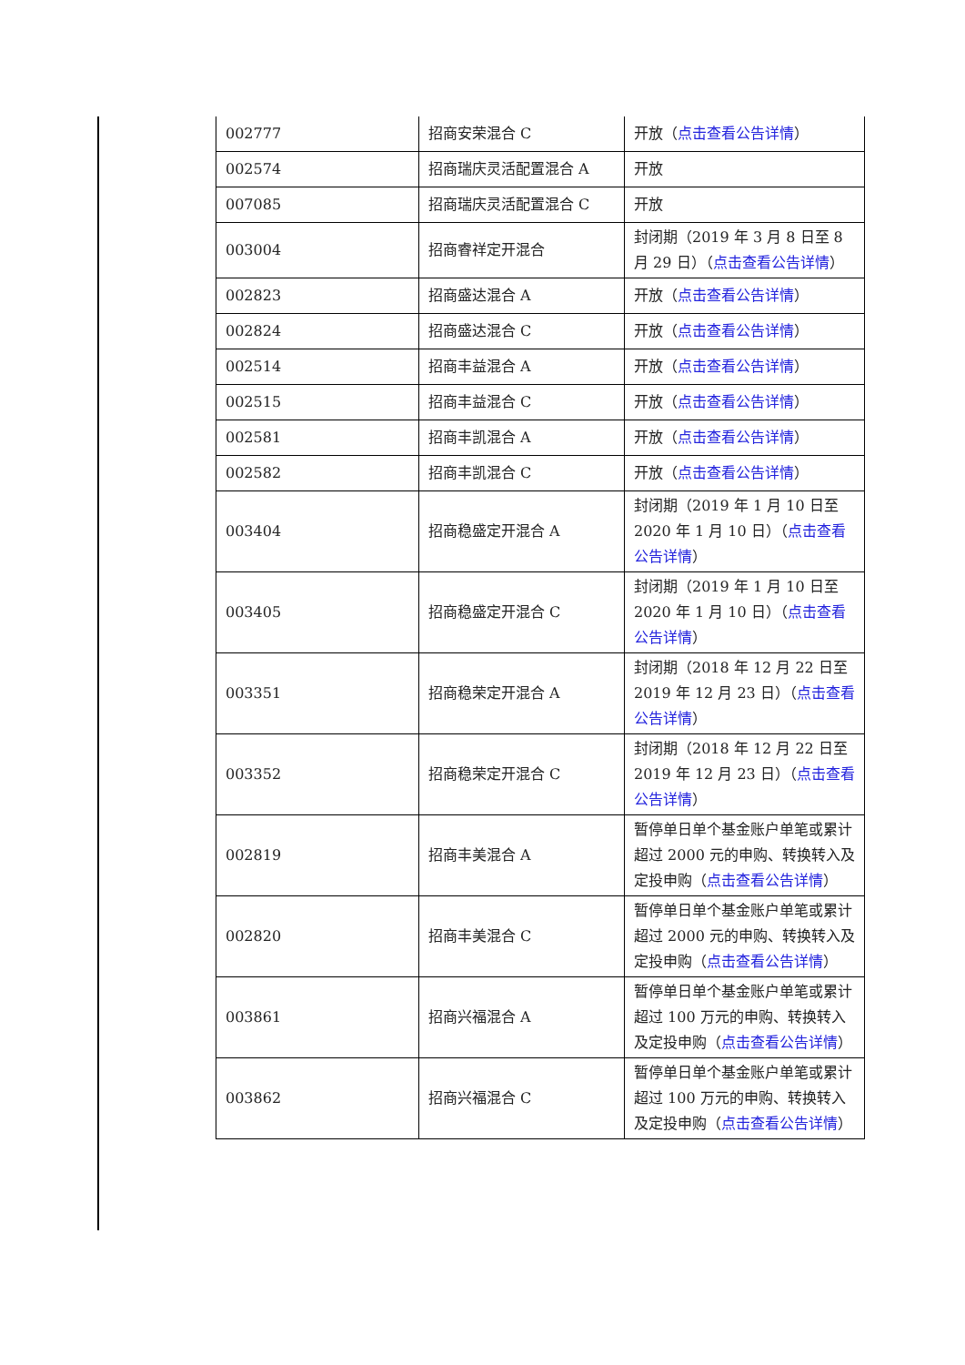| 002777 | 招商安荣混合 C | 开放（ 点击查看公告详情 ） |
| 002574 | 招商瑞庆灵活配置混合 A | 开放 |
| 007085 | 招商瑞庆灵活配置混合 C | 开放 |
| 003004 | 招商睿祥定开混合 | 封闭期（2019 年 3 月 8 日至 8 月 29 日）（ 点击查看公告详情 ） |
| 002823 | 招商盛达混合 A | 开放（ 点击查看公告详情 ） |
| 002824 | 招商盛达混合 C | 开放（ 点击查看公告详情 ） |
| 002514 | 招商丰益混合 A | 开放（ 点击查看公告详情 ） |
| 002515 | 招商丰益混合 C | 开放（ 点击查看公告详情 ） |
| 002581 | 招商丰凯混合 A | 开放（ 点击查看公告详情 ） |
| 002582 | 招商丰凯混合 C | 开放（ 点击查看公告详情 ） |
| 003404 | 招商稳盛定开混合 A | 封闭期（2019 年 1 月 10 日至 2020 年 1 月 10 日）（ 点击查看公告详情 ） |
| 003405 | 招商稳盛定开混合 C | 封闭期（2019 年 1 月 10 日至 2020 年 1 月 10 日）（ 点击查看公告详情 ） |
| 003351 | 招商稳荣定开混合 A | 封闭期（2018 年 12 月 22 日至 2019 年 12 月 23 日）（ 点击查看公告详情 ） |
| 003352 | 招商稳荣定开混合 C | 封闭期（2018 年 12 月 22 日至 2019 年 12 月 23 日）（ 点击查看公告详情 ） |
| 002819 | 招商丰美混合 A | 暂停单日单个基金账户单笔或累计超过 2000 元的申购、转换转入及定投申购（ 点击查看公告详情 ） |
| 002820 | 招商丰美混合 C | 暂停单日单个基金账户单笔或累计超过 2000 元的申购、转换转入及定投申购（ 点击查看公告详情 ） |
| 003861 | 招商兴福混合 A | 暂停单日单个基金账户单笔或累计超过 100 万元的申购、转换转入及定投申购（ 点击查看公告详情 ） |
| 003862 | 招商兴福混合 C | 暂停单日单个基金账户单笔或累计超过 100 万元的申购、转换转入及定投申购（ 点击查看公告详情 ） |